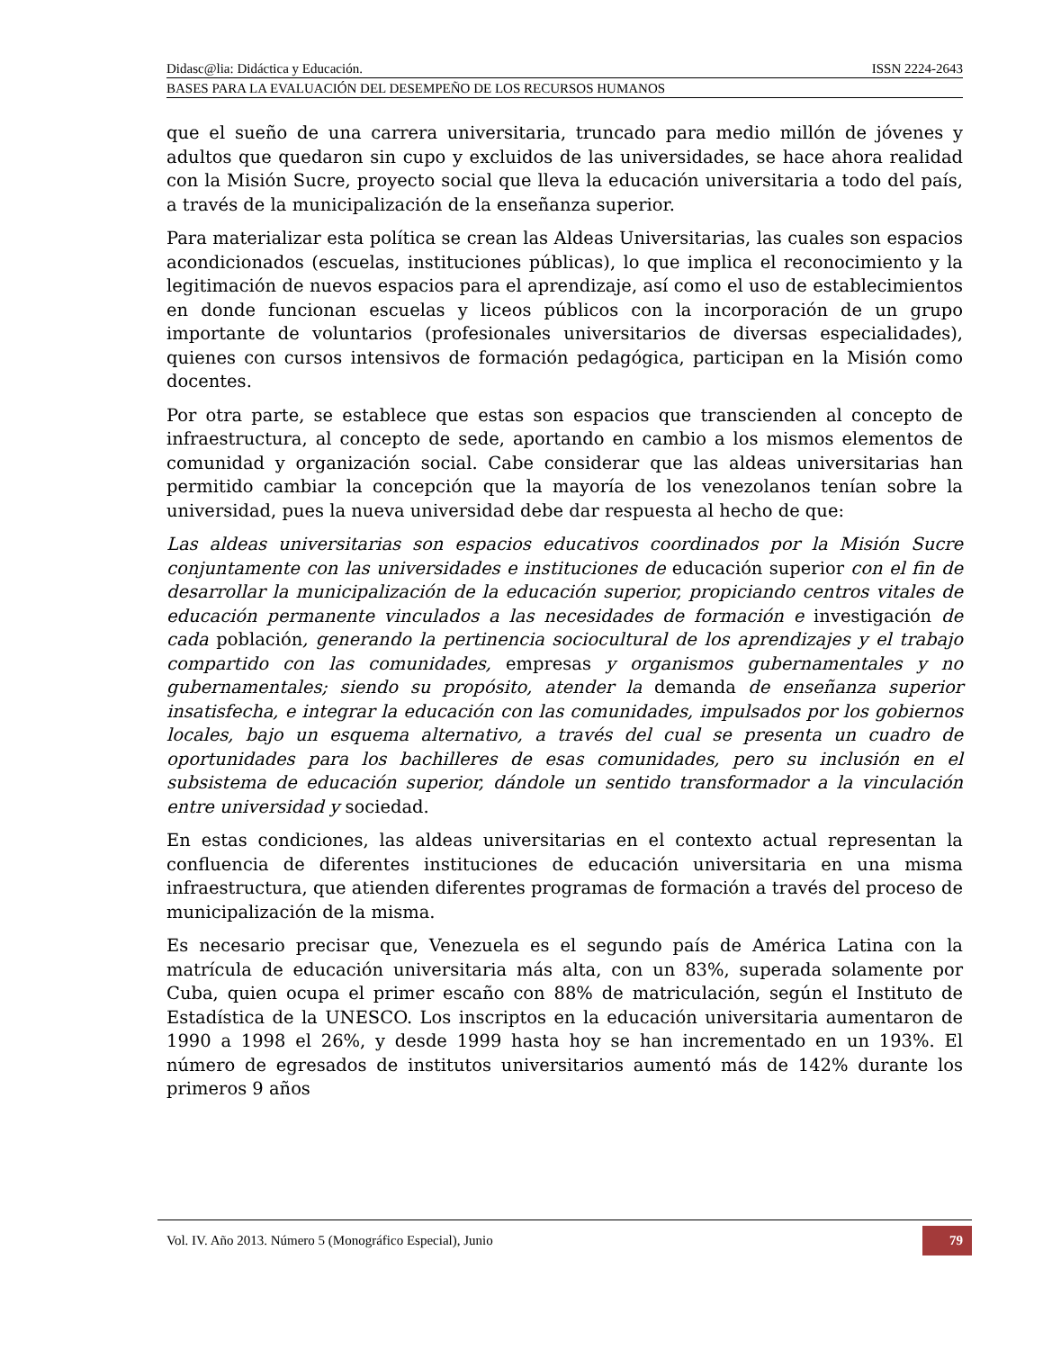Didasc@lia: Didáctica y Educación. ISSN 2224-2643
BASES PARA LA EVALUACIÓN DEL DESEMPEÑO DE LOS RECURSOS HUMANOS
que el sueño de una carrera universitaria, truncado para medio millón de jóvenes y adultos que quedaron sin cupo y excluidos de las universidades, se hace ahora realidad con la Misión Sucre, proyecto social que lleva la educación universitaria a todo del país, a través de la municipalización de la enseñanza superior.
Para materializar esta política se crean las Aldeas Universitarias, las cuales son espacios acondicionados (escuelas, instituciones públicas), lo que implica el reconocimiento y la legitimación de nuevos espacios para el aprendizaje, así como el uso de establecimientos en donde funcionan escuelas y liceos públicos con la incorporación de un grupo importante de voluntarios (profesionales universitarios de diversas especialidades), quienes con cursos intensivos de formación pedagógica, participan en la Misión como docentes.
Por otra parte, se establece que estas son espacios que transcienden al concepto de infraestructura, al concepto de sede, aportando en cambio a los mismos elementos de comunidad y organización social. Cabe considerar que las aldeas universitarias han permitido cambiar la concepción que la mayoría de los venezolanos tenían sobre la universidad, pues la nueva universidad debe dar respuesta al hecho de que:
Las aldeas universitarias son espacios educativos coordinados por la Misión Sucre conjuntamente con las universidades e instituciones de educación superior con el fin de desarrollar la municipalización de la educación superior, propiciando centros vitales de educación permanente vinculados a las necesidades de formación e investigación de cada población, generando la pertinencia sociocultural de los aprendizajes y el trabajo compartido con las comunidades, empresas y organismos gubernamentales y no gubernamentales; siendo su propósito, atender la demanda de enseñanza superior insatisfecha, e integrar la educación con las comunidades, impulsados por los gobiernos locales, bajo un esquema alternativo, a través del cual se presenta un cuadro de oportunidades para los bachilleres de esas comunidades, pero su inclusión en el subsistema de educación superior, dándole un sentido transformador a la vinculación entre universidad y sociedad.
En estas condiciones, las aldeas universitarias en el contexto actual representan la confluencia de diferentes instituciones de educación universitaria en una misma infraestructura, que atienden diferentes programas de formación a través del proceso de municipalización de la misma.
Es necesario precisar que, Venezuela es el segundo país de América Latina con la matrícula de educación universitaria más alta, con un 83%, superada solamente por Cuba, quien ocupa el primer escaño con 88% de matriculación, según el Instituto de Estadística de la UNESCO. Los inscriptos en la educación universitaria aumentaron de 1990 a 1998 el 26%, y desde 1999 hasta hoy se han incrementado en un 193%. El número de egresados de institutos universitarios aumentó más de 142% durante los primeros 9 años
Vol. IV. Año 2013. Número 5 (Monográfico Especial), Junio 79